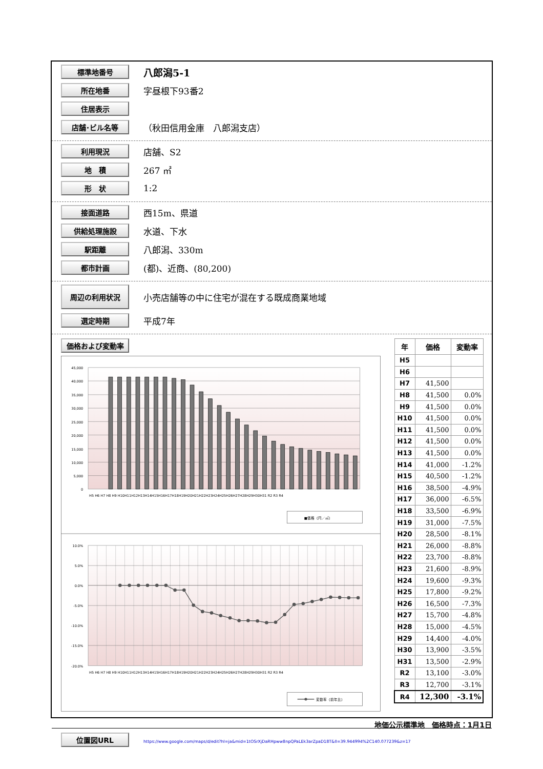標準地番号
八郎潟5-1
所在地番
字昼根下93番2
住居表示
店舗･ビル名等
（秋田信用金庫　八郎潟支店）
利用現況
店舗、S2
地　積
267 ㎡
形　状
1:2
接面道路
西15m、県道
供給処理施設
水道、下水
駅距離
八郎潟、330m
都市計画
(都)、近商、(80,200)
周辺の利用状況
小売店舗等の中に住宅が混在する既成商業地域
選定時期
平成7年
価格および変動率
45,000
40,000
35,000
30,000
25,000
20,000
15,000
10,000
5,000
0
H5 H6 H7 H8 H9 H10H11H12H13H14H15H16H17H18H19H20H21H22H23H24H25H26H27H28H29H30H31 R2 R3 R4
■価格（円／㎡）
10.0%
5.0%
0.0%
-5.0%
-10.0%
-15.0%
-20.0%
H5 H6 H7 H8 H9 H10H11H12H13H14H15H16H17H18H19H20H21H22H23H24H25H26H27H28H29H30H31 R2 R3 R4
変動率（前年比）
| 年 | 価格 | 変動率 |
| --- | --- | --- |
| H5 | | |
| H6 | | |
| H7 | 41,500 | |
| H8 | 41,500 | 0.0% |
| H9 | 41,500 | 0.0% |
| H10 | 41,500 | 0.0% |
| H11 | 41,500 | 0.0% |
| H12 | 41,500 | 0.0% |
| H13 | 41,500 | 0.0% |
| H14 | 41,000 | -1.2% |
| H15 | 40,500 | -1.2% |
| H16 | 38,500 | -4.9% |
| H17 | 36,000 | -6.5% |
| H18 | 33,500 | -6.9% |
| H19 | 31,000 | -7.5% |
| H20 | 28,500 | -8.1% |
| H21 | 26,000 | -8.8% |
| H22 | 23,700 | -8.8% |
| H23 | 21,600 | -8.9% |
| H24 | 19,600 | -9.3% |
| H25 | 17,800 | -9.2% |
| H26 | 16,500 | -7.3% |
| H27 | 15,700 | -4.8% |
| H28 | 15,000 | -4.5% |
| H29 | 14,400 | -4.0% |
| H30 | 13,900 | -3.5% |
| H31 | 13,500 | -2.9% |
| R2 | 13,100 | -3.0% |
| R3 | 12,700 | -3.1% |
| R4 | 12,300 | -3.1% |
位置図URL
https://www.google.com/maps/d/edit?hl=ja&mid=1tOSrXjDaRHpww8npQPaLEk3arZpaD18T&ll=39.944994%2C140.077239&z=17
地価公示標準地　価格時点：1月1日